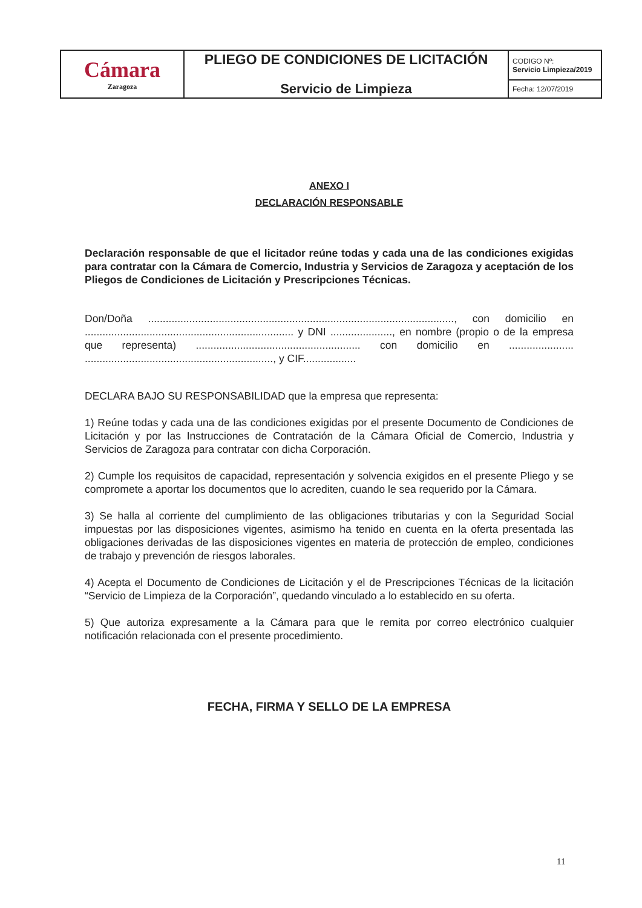| Cámara Zaragoza | PLIEGO DE CONDICIONES DE LICITACIÓN Servicio de Limpieza | CODIGO Nº: Servicio Limpieza/2019 |
| | | Fecha: 12/07/2019 |
ANEXO I
DECLARACIÓN RESPONSABLE
Declaración responsable de que el licitador reúne todas y cada una de las condiciones exigidas para contratar con la Cámara de Comercio, Industria y Servicios de Zaragoza y aceptación de los Pliegos de Condiciones de Licitación y Prescripciones Técnicas.
Don/Doña ........................................................................................................, con domicilio en ....................................................................... y DNI ....................., en nombre (propio o de la empresa que representa) ........................................................ con domicilio en ...................... ................................................................, y CIF..................
DECLARA BAJO SU RESPONSABILIDAD que la empresa que representa:
1) Reúne todas y cada una de las condiciones exigidas por el presente Documento de Condiciones de Licitación y por las Instrucciones de Contratación de la Cámara Oficial de Comercio, Industria y Servicios de Zaragoza para contratar con dicha Corporación.
2) Cumple los requisitos de capacidad, representación y solvencia exigidos en el presente Pliego y se compromete a aportar los documentos que lo acrediten, cuando le sea requerido por la Cámara.
3) Se halla al corriente del cumplimiento de las obligaciones tributarias y con la Seguridad Social impuestas por las disposiciones vigentes, asimismo ha tenido en cuenta en la oferta presentada las obligaciones derivadas de las disposiciones vigentes en materia de protección de empleo, condiciones de trabajo y prevención de riesgos laborales.
4) Acepta el Documento de Condiciones de Licitación y el de Prescripciones Técnicas de la licitación “Servicio de Limpieza de la Corporación”, quedando vinculado a lo establecido en su oferta.
5) Que autoriza expresamente a la Cámara para que le remita por correo electrónico cualquier notificación relacionada con el presente procedimiento.
FECHA, FIRMA Y SELLO DE LA EMPRESA
11